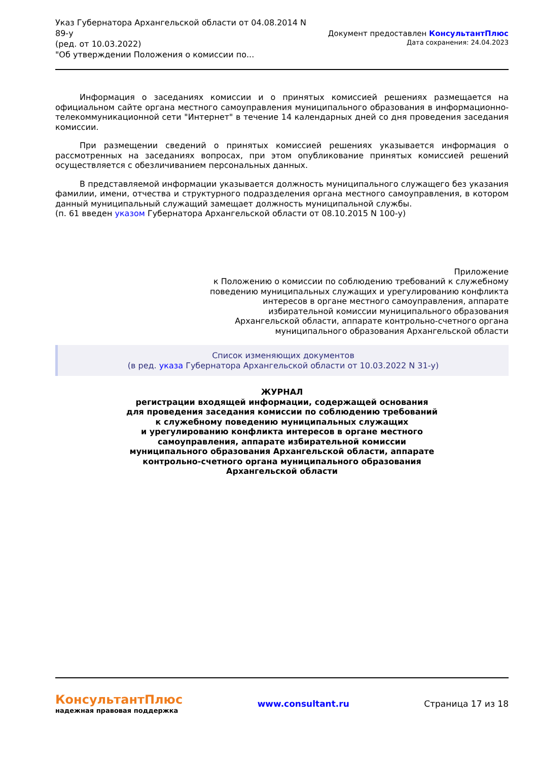Указ Губернатора Архангельской области от 04.08.2014 N
89-у
(ред. от 10.03.2022)
"Об утверждении Положения о комиссии по...
Документ предоставлен КонсультантПлюс
Дата сохранения: 24.04.2023
Информация о заседаниях комиссии и о принятых комиссией решениях размещается на официальном сайте органа местного самоуправления муниципального образования в информационно-телекоммуникационной сети "Интернет" в течение 14 календарных дней со дня проведения заседания комиссии.
При размещении сведений о принятых комиссией решениях указывается информация о рассмотренных на заседаниях вопросах, при этом опубликование принятых комиссией решений осуществляется с обезличиванием персональных данных.
В представляемой информации указывается должность муниципального служащего без указания фамилии, имени, отчества и структурного подразделения органа местного самоуправления, в котором данный муниципальный служащий замещает должность муниципальной службы.
(п. 61 введен указом Губернатора Архангельской области от 08.10.2015 N 100-у)
Приложение
к Положению о комиссии по соблюдению требований к служебному
поведению муниципальных служащих и урегулированию конфликта
интересов в органе местного самоуправления, аппарате
избирательной комиссии муниципального образования
Архангельской области, аппарате контрольно-счетного органа
муниципального образования Архангельской области
Список изменяющих документов
(в ред. указа Губернатора Архангельской области от 10.03.2022 N 31-у)
ЖУРНАЛ
регистрации входящей информации, содержащей основания
для проведения заседания комиссии по соблюдению требований
к служебному поведению муниципальных служащих
и урегулированию конфликта интересов в органе местного
самоуправления, аппарате избирательной комиссии
муниципального образования Архангельской области, аппарате
контрольно-счетного органа муниципального образования
Архангельской области
КонсультантПлюс
надежная правовая поддержка
www.consultant.ru Страница 17 из 18